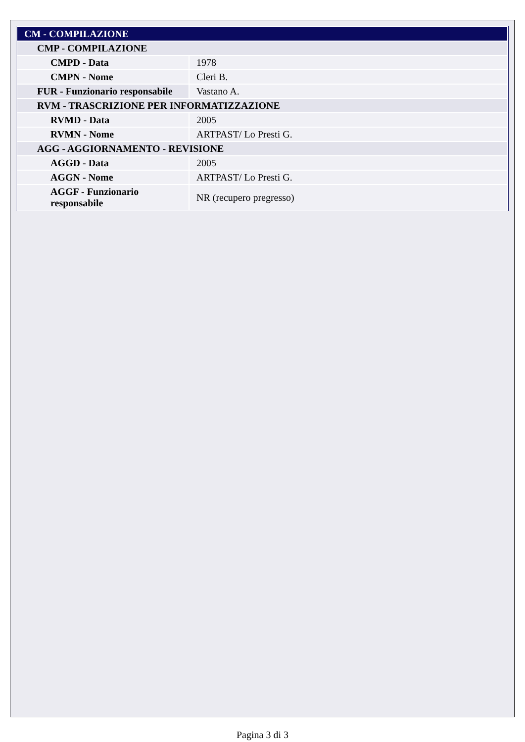| CM - COMPILAZIONE | |
| CMP - COMPILAZIONE | |
| CMPD - Data | 1978 |
| CMPN - Nome | Cleri B. |
| FUR - Funzionario responsabile | Vastano A. |
| RVM - TRASCRIZIONE PER INFORMATIZZAZIONE | |
| RVMD - Data | 2005 |
| RVMN - Nome | ARTPAST/ Lo Presti G. |
| AGG - AGGIORNAMENTO - REVISIONE | |
| AGGD - Data | 2005 |
| AGGN - Nome | ARTPAST/ Lo Presti G. |
| AGGF - Funzionario responsabile | NR (recupero pregresso) |
Pagina 3 di 3